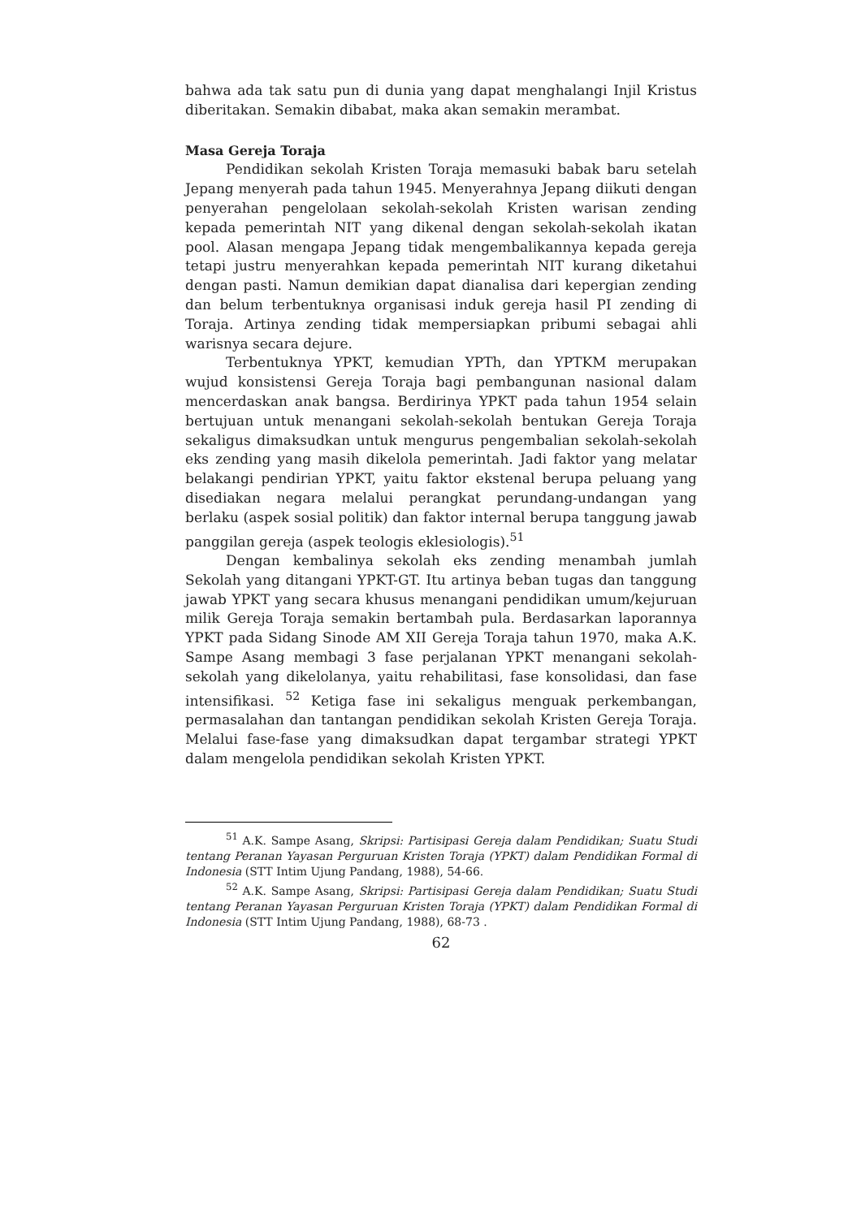bahwa ada tak satu pun di dunia yang dapat menghalangi Injil Kristus diberitakan. Semakin dibabat, maka akan semakin merambat.
Masa Gereja Toraja
Pendidikan sekolah Kristen Toraja memasuki babak baru setelah Jepang menyerah pada tahun 1945. Menyerahnya Jepang diikuti dengan penyerahan pengelolaan sekolah-sekolah Kristen warisan zending kepada pemerintah NIT yang dikenal dengan sekolah-sekolah ikatan pool. Alasan mengapa Jepang tidak mengembalikannya kepada gereja tetapi justru menyerahkan kepada pemerintah NIT kurang diketahui dengan pasti. Namun demikian dapat dianalisa dari kepergian zending dan belum terbentuknya organisasi induk gereja hasil PI zending di Toraja. Artinya zending tidak mempersiapkan pribumi sebagai ahli warisnya secara dejure.
Terbentuknya YPKT, kemudian YPTh, dan YPTKM merupakan wujud konsistensi Gereja Toraja bagi pembangunan nasional dalam mencerdaskan anak bangsa. Berdirinya YPKT pada tahun 1954 selain bertujuan untuk menangani sekolah-sekolah bentukan Gereja Toraja sekaligus dimaksudkan untuk mengurus pengembalian sekolah-sekolah eks zending yang masih dikelola pemerintah. Jadi faktor yang melatar belakangi pendirian YPKT, yaitu faktor ekstenal berupa peluang yang disediakan negara melalui perangkat perundang-undangan yang berlaku (aspek sosial politik) dan faktor internal berupa tanggung jawab panggilan gereja (aspek teologis eklesiologis).<sup>51</sup>
Dengan kembalinya sekolah eks zending menambah jumlah Sekolah yang ditangani YPKT-GT. Itu artinya beban tugas dan tanggung jawab YPKT yang secara khusus menangani pendidikan umum/kejuruan milik Gereja Toraja semakin bertambah pula. Berdasarkan laporannya YPKT pada Sidang Sinode AM XII Gereja Toraja tahun 1970, maka A.K. Sampe Asang membagi 3 fase perjalanan YPKT menangani sekolah-sekolah yang dikelolanya, yaitu rehabilitasi, fase konsolidasi, dan fase intensifikasi. <sup>52</sup> Ketiga fase ini sekaligus menguak perkembangan, permasalahan dan tantangan pendidikan sekolah Kristen Gereja Toraja. Melalui fase-fase yang dimaksudkan dapat tergambar strategi YPKT dalam mengelola pendidikan sekolah Kristen YPKT.
<sup>51</sup> A.K. Sampe Asang, Skripsi: Partisipasi Gereja dalam Pendidikan; Suatu Studi tentang Peranan Yayasan Perguruan Kristen Toraja (YPKT) dalam Pendidikan Formal di Indonesia (STT Intim Ujung Pandang, 1988), 54-66.
<sup>52</sup> A.K. Sampe Asang, Skripsi: Partisipasi Gereja dalam Pendidikan; Suatu Studi tentang Peranan Yayasan Perguruan Kristen Toraja (YPKT) dalam Pendidikan Formal di Indonesia (STT Intim Ujung Pandang, 1988), 68-73 .
62